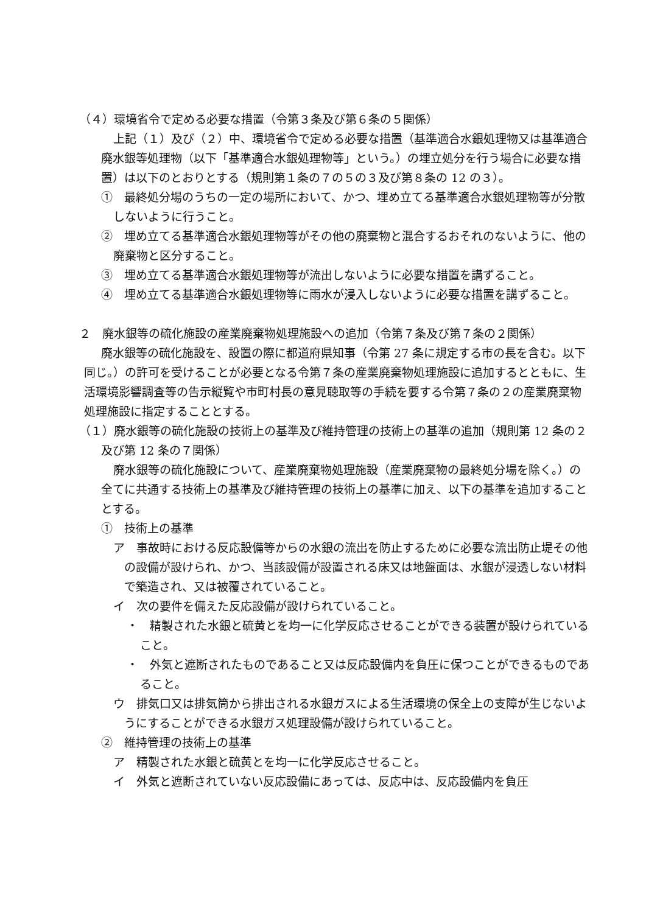（４）環境省令で定める必要な措置（令第３条及び第６条の５関係）
上記（１）及び（２）中、環境省令で定める必要な措置（基準適合水銀処理物又は基準適合廃水銀等処理物（以下「基準適合水銀処理物等」という。）の埋立処分を行う場合に必要な措置）は以下のとおりとする（規則第１条の７の５の３及び第８条の 12 の３）。
①　最終処分場のうちの一定の場所において、かつ、埋め立てる基準適合水銀処理物等が分散しないように行うこと。
②　埋め立てる基準適合水銀処理物等がその他の廃棄物と混合するおそれのないように、他の廃棄物と区分すること。
③　埋め立てる基準適合水銀処理物等が流出しないように必要な措置を講ずること。
④　埋め立てる基準適合水銀処理物等に雨水が浸入しないように必要な措置を講ずること。
２　廃水銀等の硫化施設の産業廃棄物処理施設への追加（令第７条及び第７条の２関係）
廃水銀等の硫化施設を、設置の際に都道府県知事（令第 27 条に規定する市の長を含む。以下同じ。）の許可を受けることが必要となる令第７条の産業廃棄物処理施設に追加するとともに、生活環境影響調査等の告示縦覧や市町村長の意見聴取等の手続を要する令第７条の２の産業廃棄物処理施設に指定することとする。
（１）廃水銀等の硫化施設の技術上の基準及び維持管理の技術上の基準の追加（規則第 12 条の２及び第 12 条の７関係）
廃水銀等の硫化施設について、産業廃棄物処理施設（産業廃棄物の最終処分場を除く。）の全てに共通する技術上の基準及び維持管理の技術上の基準に加え、以下の基準を追加することとする。
①　技術上の基準
ア　事故時における反応設備等からの水銀の流出を防止するために必要な流出防止堤その他の設備が設けられ、かつ、当該設備が設置される床又は地盤面は、水銀が浸透しない材料で築造され、又は被覆されていること。
イ　次の要件を備えた反応設備が設けられていること。
・　精製された水銀と硫黄とを均一に化学反応させることができる装置が設けられていること。
・　外気と遮断されたものであること又は反応設備内を負圧に保つことができるものであること。
ウ　排気口又は排気筒から排出される水銀ガスによる生活環境の保全上の支障が生じないようにすることができる水銀ガス処理設備が設けられていること。
②　維持管理の技術上の基準
ア　精製された水銀と硫黄とを均一に化学反応させること。
イ　外気と遮断されていない反応設備にあっては、反応中は、反応設備内を負圧